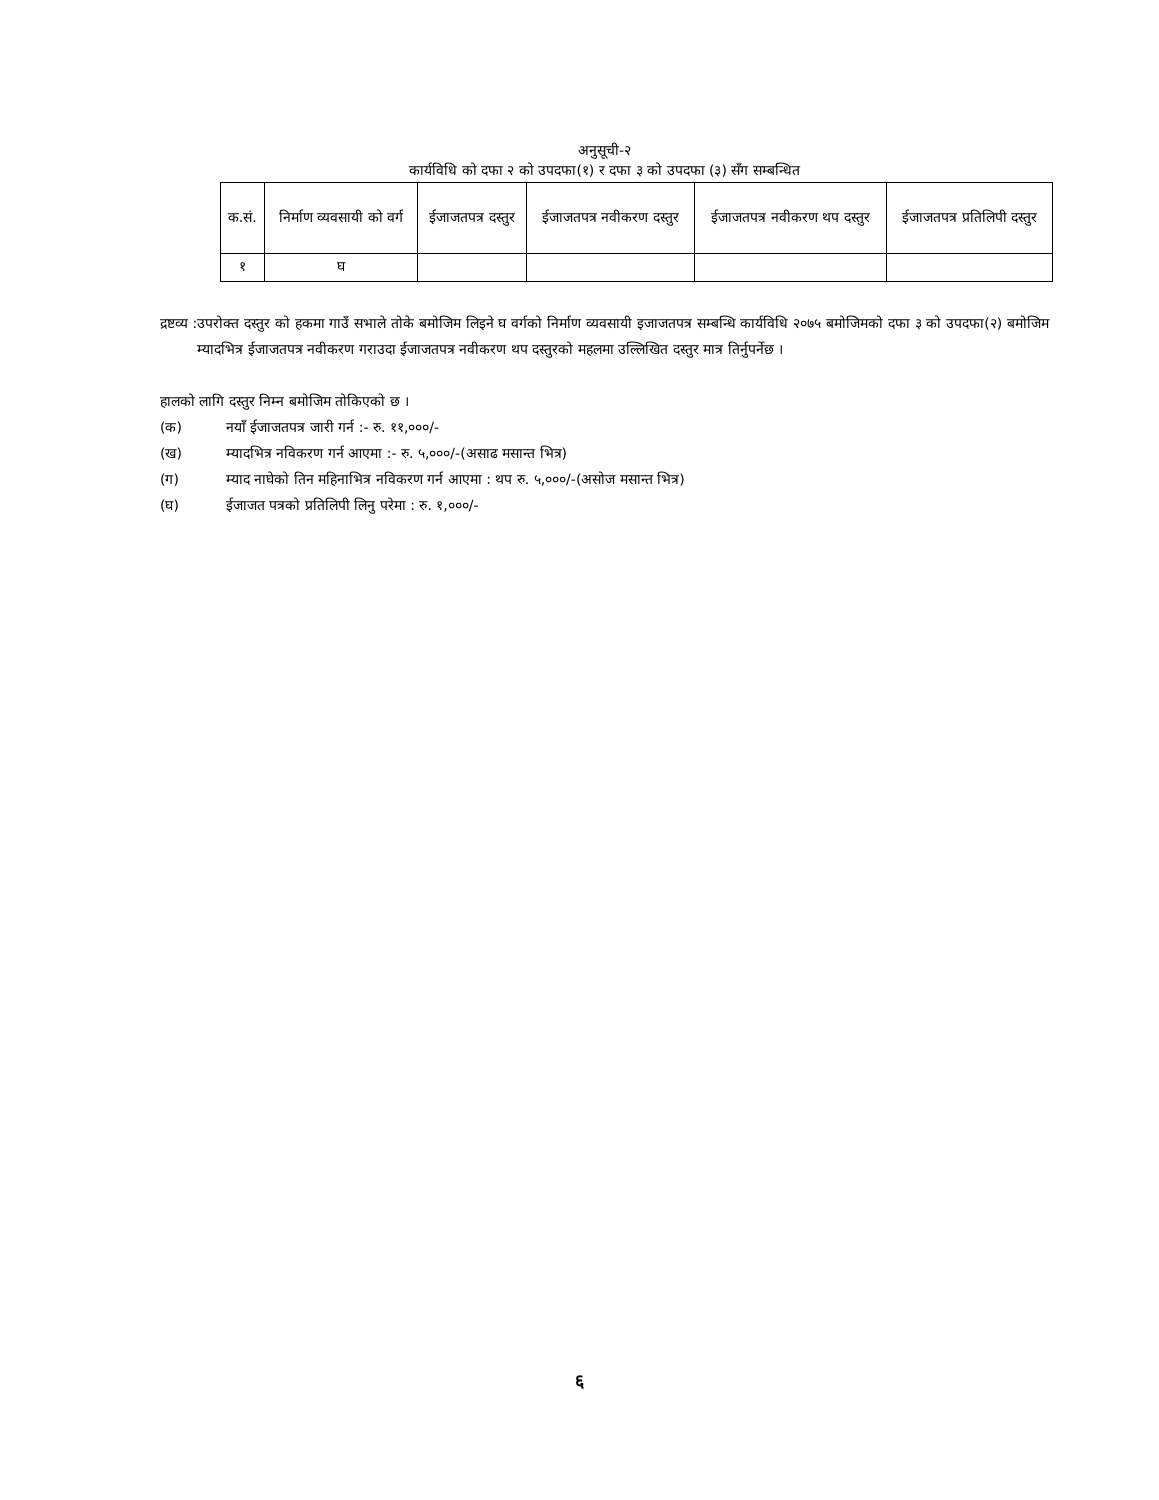अनुसूची-२
कार्यविधि को दफा २ को उपदफा(१) र दफा ३ को उपदफा (३) सँग सम्बन्धित
| क.सं. | निर्माण व्यवसायी को वर्ग | ईजाजतपत्र दस्तुर | ईजाजतपत्र नवीकरण दस्तुर | ईजाजतपत्र नवीकरण थप दस्तुर | ईजाजतपत्र प्रतिलिपी दस्तुर |
| --- | --- | --- | --- | --- | --- |
| १ | घ | | | | |
द्रष्टव्य : उपरोक्त दस्तुर को हकमा गाउँ सभाले तोके बमोजिम लिइने घ वर्गको निर्माण व्यवसायी इजाजतपत्र सम्बन्धि कार्यविधि २०७५ बमोजिमको दफा ३ को उपदफा(२) बमोजिम म्यादभित्र ईजाजतपत्र नवीकरण गराउदा ईजाजतपत्र नवीकरण थप दस्तुरको महलमा उल्लिखित दस्तुर मात्र तिर्नुपर्नेछ ।
हालको लागि दस्तुर निम्न बमोजिम तोकिएको छ ।
(क) नयाँ ईजाजतपत्र जारी गर्न :- रु. ११,०००/-
(ख) म्यादभित्र नविकरण गर्न आएमा :- रु. ५,०००/-(असाढ मसान्त भित्र)
(ग) म्याद नाघेको तिन महिनाभित्र नविकरण गर्न आएमा : थप रु. ५,०००/-(असोज मसान्त भित्र)
(घ) ईजाजत पत्रको प्रतिलिपी लिनु परेमा : रु. १,०००/-
६